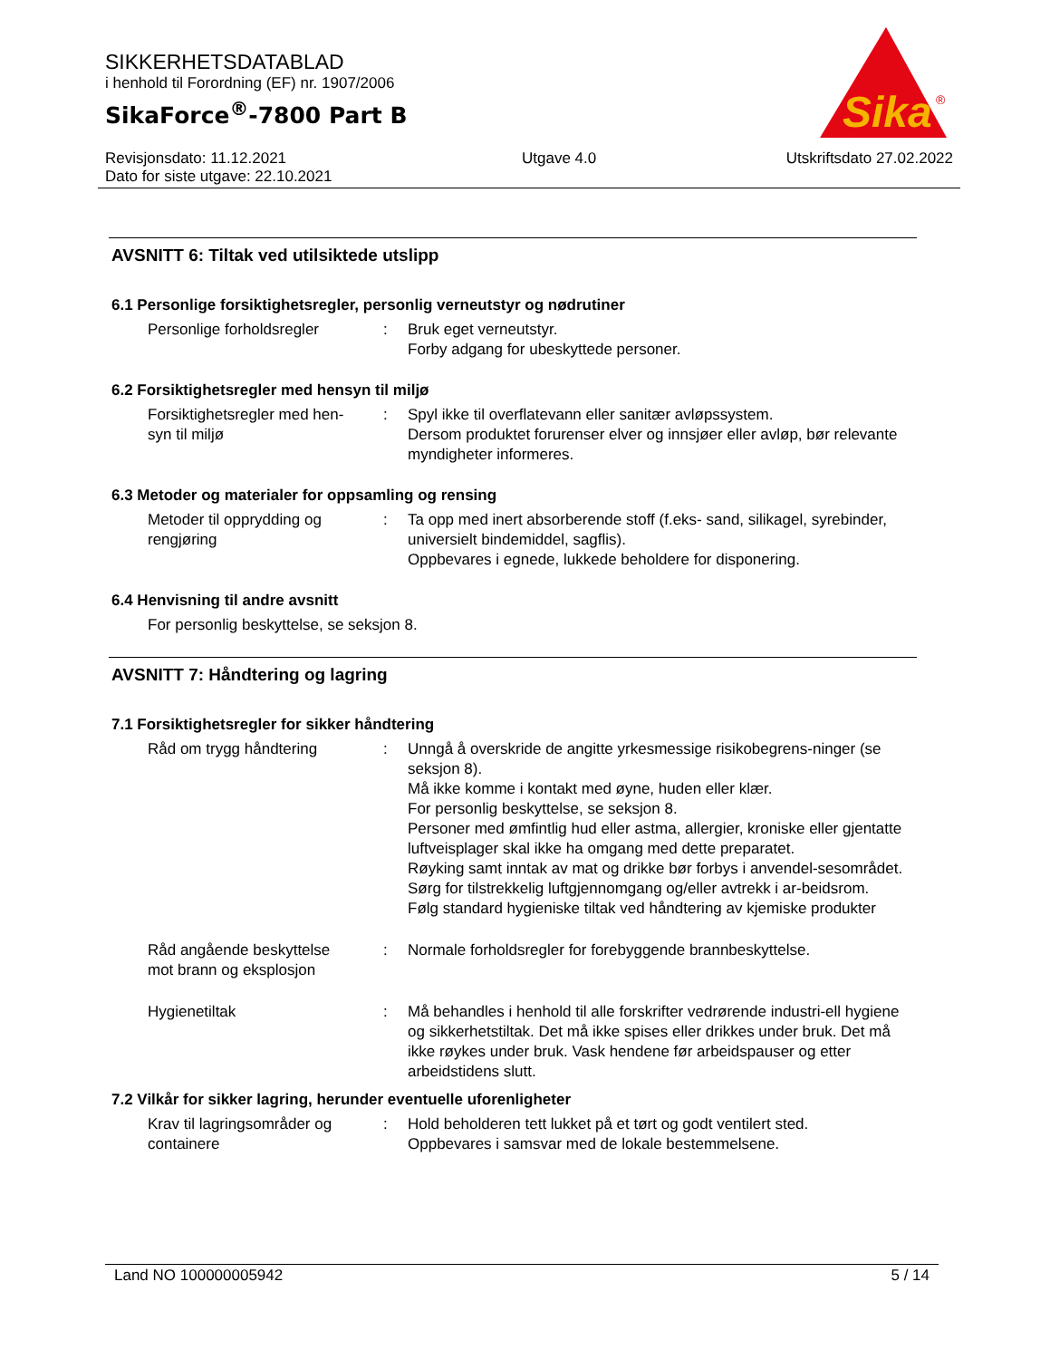SIKKERHETSDATABLAD
i henhold til Forordning (EF) nr. 1907/2006
SikaForce<sup>®</sup>-7800 Part B
Sika
®
Revisjonsdato: 11.12.2021
Dato for siste utgave: 22.10.2021
Utgave 4.0 Utskriftsdato 27.02.2022
AVSNITT 6: Tiltak ved utilsiktede utslipp
6.1 Personlige forsiktighetsregler, personlig verneutstyr og nødrutiner
Personlige forholdsregler : Bruk eget verneutstyr.
Forby adgang for ubeskyttede personer.
6.2 Forsiktighetsregler med hensyn til miljø
Forsiktighetsregler med hen-
syn til miljø
: Spyl ikke til overflatevann eller sanitær avløpssystem.
Dersom produktet forurenser elver og innsjøer eller avløp, bør relevante myndigheter informeres.
6.3 Metoder og materialer for oppsamling og rensing
Metoder til opprydding og
rengjøring
: Ta opp med inert absorberende stoff (f.eks- sand, silikagel, syrebinder, universielt bindemiddel, sagflis).
Oppbevares i egnede, lukkede beholdere for disponering.
6.4 Henvisning til andre avsnitt
For personlig beskyttelse, se seksjon 8.
AVSNITT 7: Håndtering og lagring
7.1 Forsiktighetsregler for sikker håndtering
Råd om trygg håndtering : Unngå å overskride de angitte yrkesmessige risikobegrens-ninger (se seksjon 8).
Må ikke komme i kontakt med øyne, huden eller klær.
For personlig beskyttelse, se seksjon 8.
Personer med ømfintlig hud eller astma, allergier, kroniske eller gjentatte luftveisplager skal ikke ha omgang med dette preparatet.
Røyking samt inntak av mat og drikke bør forbys i anvendel-sesområdet.
Sørg for tilstrekkelig luftgjennomgang og/eller avtrekk i ar-beidsrom.
Følg standard hygieniske tiltak ved håndtering av kjemiske produkter
Råd angående beskyttelse
mot brann og eksplosjon
: Normale forholdsregler for forebyggende brannbeskyttelse.
Hygienetiltak : Må behandles i henhold til alle forskrifter vedrørende industri-ell hygiene og sikkerhetstiltak. Det må ikke spises eller drikkes under bruk. Det må ikke røykes under bruk. Vask hendene før arbeidspauser og etter arbeidstidens slutt.
7.2 Vilkår for sikker lagring, herunder eventuelle uforenligheter
Krav til lagringsområder og
containere
: Hold beholderen tett lukket på et tørt og godt ventilert sted.
Oppbevares i samsvar med de lokale bestemmelsene.
Land NO 100000005942 5 / 14